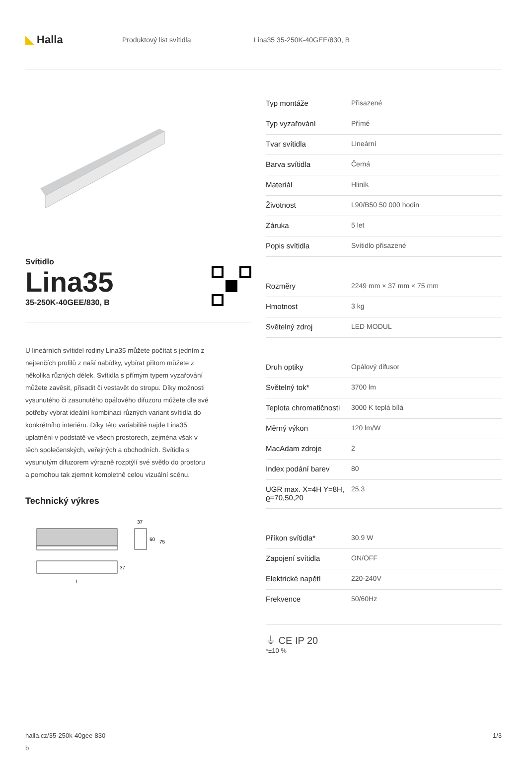◣ Halla
Produktový list svítidla Lina35 35-250K-40GEE/830, B
Svítidlo
Lina35
35-250K-40GEE/830, B
U lineárních svítidel rodiny Lina35 můžete počítat s jedním z nejtenčích profilů z naší nabídky, vybírat přitom můžete z několika různých délek. Svítidla s přímým typem vyzařování můžete zavěsit, přisadit či vestavět do stropu. Díky možnosti vysunutého či zasunutého opálového difuzoru můžete dle své potřeby vybrat ideální kombinaci různých variant svítidla do konkrétního interiéru. Díky této variabilitě najde Lina35 uplatnění v podstatě ve všech prostorech, zejména však v těch společenských, veřejných a obchodních. Svítidla s vysunutým difuzorem výrazně rozptýlí své světlo do prostoru a pomohou tak zjemnit kompletně celou vizuální scénu.
Technický výkres
37
60
75
37
l
| Typ montáže | Přisazené |
| Typ vyzařování | Přímé |
| Tvar svítidla | Lineární |
| Barva svítidla | Černá |
| Materiál | Hliník |
| Životnost | L90/B50 50 000 hodin |
| Záruka | 5 let |
| Popis svítidla | Svítidlo přisazené |
| Rozměry | 2249 mm × 37 mm × 75 mm |
| Hmotnost | 3 kg |
| Světelný zdroj | LED MODUL |
| Druh optiky | Opálový difusor |
| Světelný tok* | 3700 lm |
| Teplota chromatičnosti | 3000 K teplá bílá |
| Měrný výkon | 120 lm/W |
| MacAdam zdroje | 2 |
| Index podání barev | 80 |
| UGR max. X=4H Y=8H, ϱ=70,50,20 | 25.3 |
| Příkon svítidla* | 30.9 W |
| Zapojení svítidla | ON/OFF |
| Elektrické napětí | 220-240V |
| Frekvence | 50/60Hz |
⏚ CE IP 20
*±10 %
halla.cz/35-250k-40gee-830-
b
1/3